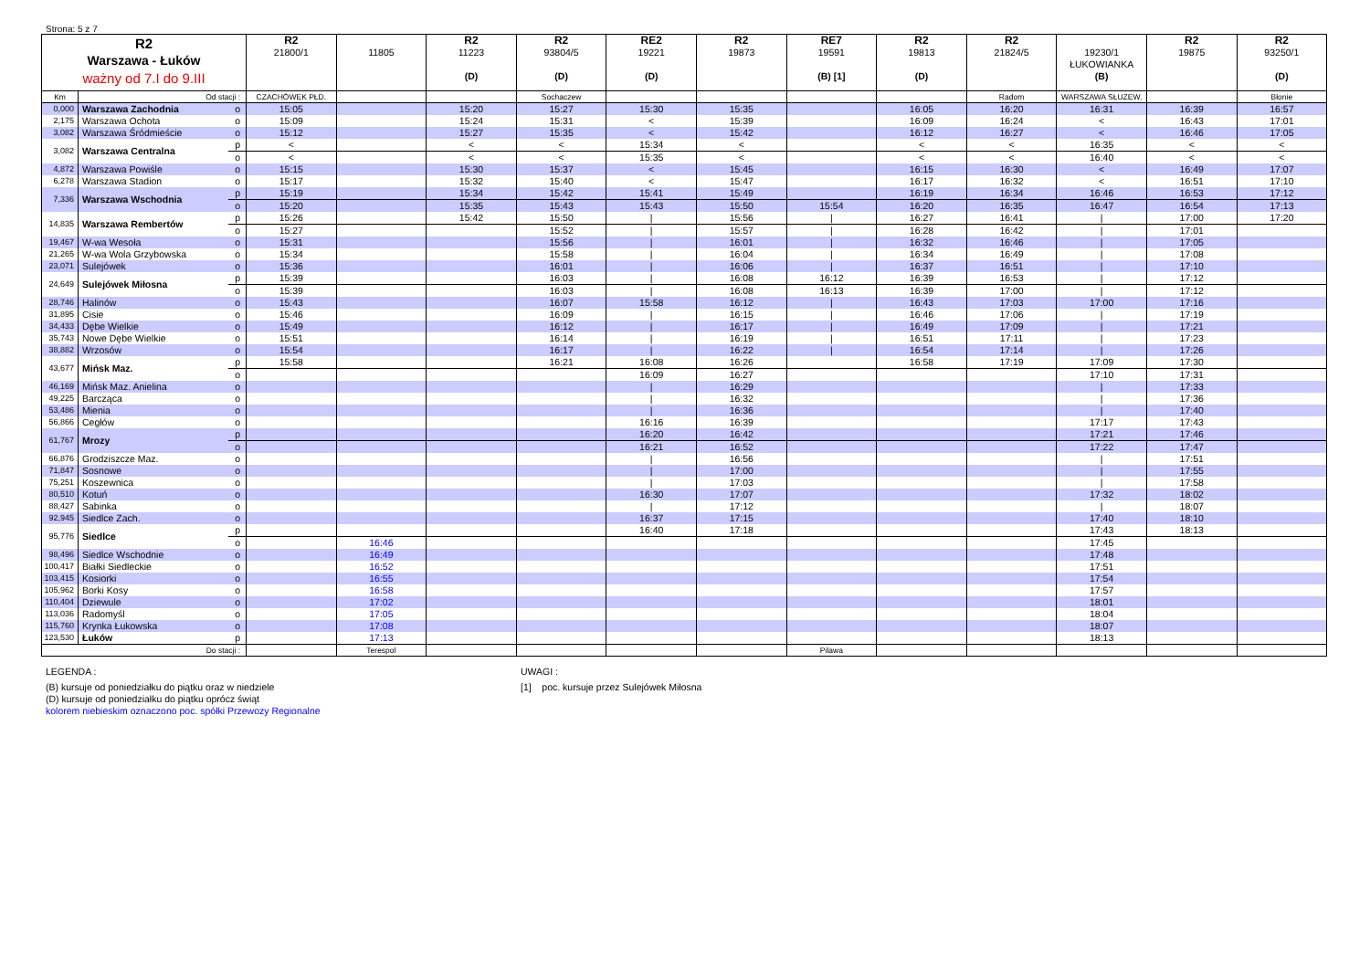Strona: 5 z 7
| R2 Warszawa - Łuków ważny od 7.I do 9.III | | | R2 21800/1 | 11805 | R2 11223 (D) | R2 93804/5 (D) | RE2 19221 (D) | R2 19873 | RE7 19591 (B) [1] | R2 19813 (D) | R2 21824/5 | 19230/1 ŁUKOWIANKA (B) | R2 19875 | R2 93250/1 (D) |
| Km | Od stacji : | | CZACHÓWEK PŁD. | | | Sochaczew | | | | | Radom | WARSZAWA SŁUŻEW. | | Błonie |
| 0,000 | Warszawa Zachodnia | o | 15:05 | | 15:20 | 15:27 | 15:30 | 15:35 | | 16:05 | 16:20 | 16:31 | 16:39 | 16:57 |
| 2,175 | Warszawa Ochota | o | 15:09 | | 15:24 | 15:31 | < | 15:39 | | 16:09 | 16:24 | < | 16:43 | 17:01 |
| 3,082 | Warszawa Śródmieście | o | 15:12 | | 15:27 | 15:35 | < | 15:42 | | 16:12 | 16:27 | < | 16:46 | 17:05 |
| 3,082 | Warszawa Centralna | p | < | | < | < | 15:34 | < | | < | < | 16:35 | < | < |
| | | o | < | | < | < | 15:35 | < | | < | < | 16:40 | < | < |
| 4,872 | Warszawa Powiśle | o | 15:15 | | 15:30 | 15:37 | < | 15:45 | | 16:15 | 16:30 | < | 16:49 | 17:07 |
| 6,278 | Warszawa Stadion | o | 15:17 | | 15:32 | 15:40 | < | 15:47 | | 16:17 | 16:32 | < | 16:51 | 17:10 |
| 7,336 | Warszawa Wschodnia | p | 15:19 | | 15:34 | 15:42 | 15:41 | 15:49 | | 16:19 | 16:34 | 16:46 | 16:53 | 17:12 |
| | | o | 15:20 | | 15:35 | 15:43 | 15:43 | 15:50 | 15:54 | 16:20 | 16:35 | 16:47 | 16:54 | 17:13 |
| 14,835 | Warszawa Rembertów | p | 15:26 | | 15:42 | 15:50 | / | 15:56 | / | 16:27 | 16:41 | / | 17:00 | 17:20 |
| | | o | 15:27 | | | 15:52 | / | 15:57 | / | 16:28 | 16:42 | / | 17:01 | |
| 19,467 | W-wa Wesoła | o | 15:31 | | | 15:56 | / | 16:01 | / | 16:32 | 16:46 | / | 17:05 | |
| 21,265 | W-wa Wola Grzybowska | o | 15:34 | | | 15:58 | / | 16:04 | / | 16:34 | 16:49 | / | 17:08 | |
| 23,071 | Sulejówek | o | 15:36 | | | 16:01 | / | 16:06 | / | 16:37 | 16:51 | / | 17:10 | |
| 24,649 | Sulejówek Miłosna | p | 15:39 | | | 16:03 | / | 16:08 | 16:12 | 16:39 | 16:53 | / | 17:12 | |
| | | o | 15:39 | | | 16:03 | / | 16:08 | 16:13 | 16:39 | 17:00 | / | 17:12 | |
| 28,746 | Halinów | o | 15:43 | | | 16:07 | 15:58 | 16:12 | / | 16:43 | 17:03 | 17:00 | 17:16 | |
| 31,895 | Cisie | o | 15:46 | | | 16:09 | / | 16:15 | / | 16:46 | 17:06 | / | 17:19 | |
| 34,433 | Dębe Wielkie | o | 15:49 | | | 16:12 | / | 16:17 | / | 16:49 | 17:09 | / | 17:21 | |
| 35,743 | Nowe Dębe Wielkie | o | 15:51 | | | 16:14 | / | 16:19 | / | 16:51 | 17:11 | / | 17:23 | |
| 38,882 | Wrzosów | o | 15:54 | | | 16:17 | / | 16:22 | / | 16:54 | 17:14 | / | 17:26 | |
| 43,677 | Mińsk Maz. | p | 15:58 | | | 16:21 | 16:08 | 16:26 | | 16:58 | 17:19 | 17:09 | 17:30 | |
| | | o | | | | | 16:09 | 16:27 | | | | 17:10 | 17:31 | |
| 46,169 | Mińsk Maz. Anielina | o | | | | | / | 16:29 | | | | / | 17:33 | |
| 49,225 | Barcząca | o | | | | | / | 16:32 | | | | / | 17:36 | |
| 53,486 | Mienia | o | | | | | / | 16:36 | | | | / | 17:40 | |
| 56,866 | Cegłów | o | | | | | 16:16 | 16:39 | | | | 17:17 | 17:43 | |
| 61,767 | Mrozy | p | | | | | 16:20 | 16:42 | | | | 17:21 | 17:46 | |
| | | o | | | | | 16:21 | 16:52 | | | | 17:22 | 17:47 | |
| 66,876 | Grodziszcze Maz. | o | | | | | / | 16:56 | | | | / | 17:51 | |
| 71,847 | Sosnowe | o | | | | | / | 17:00 | | | | / | 17:55 | |
| 75,251 | Koszewnica | o | | | | | / | 17:03 | | | | / | 17:58 | |
| 80,510 | Kotuń | o | | | | | 16:30 | 17:07 | | | | 17:32 | 18:02 | |
| 88,427 | Sabinka | o | | | | | / | 17:12 | | | | / | 18:07 | |
| 92,945 | Siedlce Zach. | o | | | | | 16:37 | 17:15 | | | | 17:40 | 18:10 | |
| 95,776 | Siedlce | p | | | | | 16:40 | 17:18 | | | | 17:43 | 18:13 | |
| | | o | | 16:46 | | | | | | | | 17:45 | | |
| 98,496 | Siedlce Wschodnie | o | | 16:49 | | | | | | | | 17:48 | | |
| 100,417 | Białki Siedleckie | o | | 16:52 | | | | | | | | 17:51 | | |
| 103,415 | Kosiorki | o | | 16:55 | | | | | | | | 17:54 | | |
| 105,962 | Borki Kosy | o | | 16:58 | | | | | | | | 17:57 | | |
| 110,404 | Dziewule | o | | 17:02 | | | | | | | | 18:01 | | |
| 113,036 | Radomyśl | o | | 17:05 | | | | | | | | 18:04 | | |
| 115,760 | Krynka Łukowska | o | | 17:08 | | | | | | | | 18:07 | | |
| 123,530 | Łuków | p | | 17:13 | | | | | | | | 18:13 | | |
| Do stacji : | | | | Terespol | | | | | Pilawa | | | | | |
LEGENDA :
(B) kursuje od poniedziałku do piątku oraz w niedziele
(D) kursuje od poniedziałku do piątku oprócz świąt
kolorem niebieskim oznaczono poc. spółki Przewozy Regionalne
UWAGI :
[1] poc. kursuje przez Sulejówek Miłosna